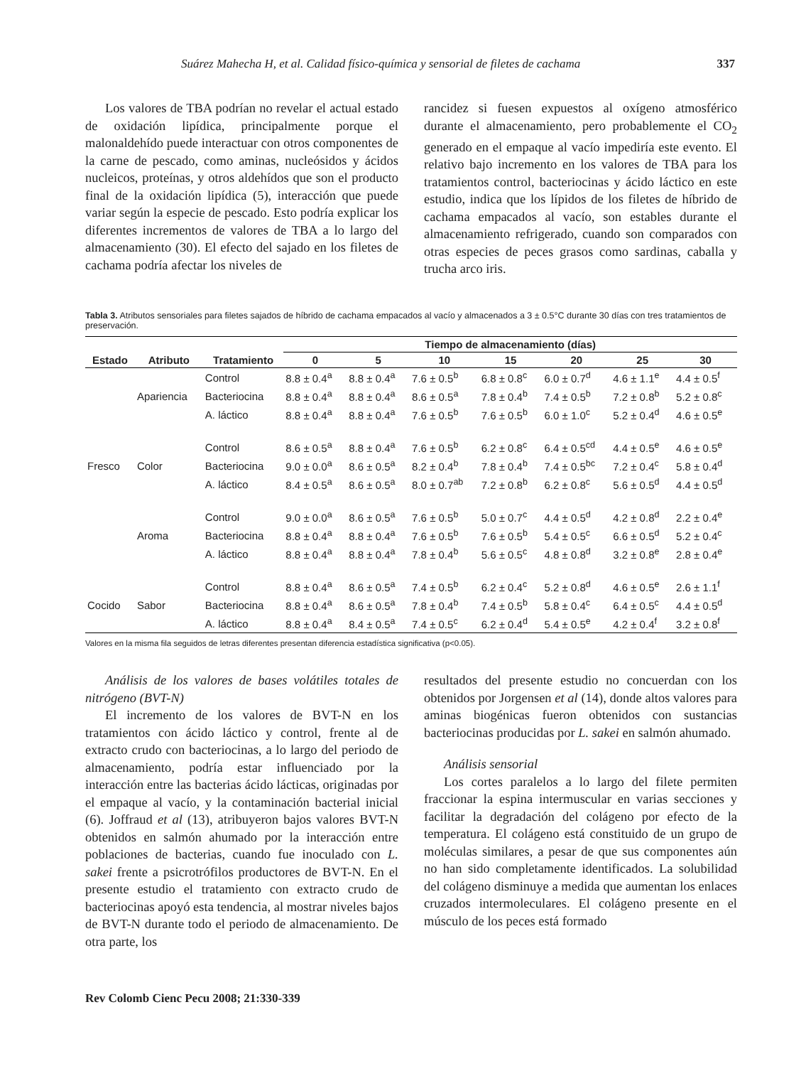Suárez Mahecha H, et al. Calidad físico-química y sensorial de filetes de cachama 337
Los valores de TBA podrían no revelar el actual estado de oxidación lipídica, principalmente porque el malonaldehído puede interactuar con otros componentes de la carne de pescado, como aminas, nucleósidos y ácidos nucleicos, proteínas, y otros aldehídos que son el producto final de la oxidación lipídica (5), interacción que puede variar según la especie de pescado. Esto podría explicar los diferentes incrementos de valores de TBA a lo largo del almacenamiento (30). El efecto del sajado en los filetes de cachama podría afectar los niveles de
rancidez si fuesen expuestos al oxígeno atmosférico durante el almacenamiento, pero probablemente el CO<sub>2</sub> generado en el empaque al vacío impediría este evento. El relativo bajo incremento en los valores de TBA para los tratamientos control, bacteriocinas y ácido láctico en este estudio, indica que los lípidos de los filetes de híbrido de cachama empacados al vacío, son estables durante el almacenamiento refrigerado, cuando son comparados con otras especies de peces grasos como sardinas, caballa y trucha arco iris.
Tabla 3. Atributos sensoriales para filetes sajados de híbrido de cachama empacados al vacío y almacenados a 3 ± 0.5°C durante 30 días con tres tratamientos de preservación.
| | | | Tiempo de almacenamiento (días) | | | | | | |
| --- | --- | --- | --- | --- | --- | --- | --- | --- | --- |
| Estado | Atributo | Tratamiento | 0 | 5 | 10 | 15 | 20 | 25 | 30 |
| Fresco | Apariencia | Control | 8.8 ± 0.4<sup>a</sup> | 8.8 ± 0.4<sup>a</sup> | 7.6 ± 0.5<sup>b</sup> | 6.8 ± 0.8<sup>c</sup> | 6.0 ± 0.7<sup>d</sup> | 4.6 ± 1.1<sup>e</sup> | 4.4 ± 0.5<sup>f</sup> |
| | | Bacteriocina | 8.8 ± 0.4<sup>a</sup> | 8.8 ± 0.4<sup>a</sup> | 8.6 ± 0.5<sup>a</sup> | 7.8 ± 0.4<sup>b</sup> | 7.4 ± 0.5<sup>b</sup> | 7.2 ± 0.8<sup>b</sup> | 5.2 ± 0.8<sup>c</sup> |
| | | A. láctico | 8.8 ± 0.4<sup>a</sup> | 8.8 ± 0.4<sup>a</sup> | 7.6 ± 0.5<sup>b</sup> | 7.6 ± 0.5<sup>b</sup> | 6.0 ± 1.0<sup>c</sup> | 5.2 ± 0.4<sup>d</sup> | 4.6 ± 0.5<sup>e</sup> |
| | Color | Control | 8.6 ± 0.5<sup>a</sup> | 8.8 ± 0.4<sup>a</sup> | 7.6 ± 0.5<sup>b</sup> | 6.2 ± 0.8<sup>c</sup> | 6.4 ± 0.5<sup>cd</sup> | 4.4 ± 0.5<sup>e</sup> | 4.6 ± 0.5<sup>e</sup> |
| | | Bacteriocina | 9.0 ± 0.0<sup>a</sup> | 8.6 ± 0.5<sup>a</sup> | 8.2 ± 0.4<sup>b</sup> | 7.8 ± 0.4<sup>b</sup> | 7.4 ± 0.5<sup>bc</sup> | 7.2 ± 0.4<sup>c</sup> | 5.8 ± 0.4<sup>d</sup> |
| | | A. láctico | 8.4 ± 0.5<sup>a</sup> | 8.6 ± 0.5<sup>a</sup> | 8.0 ± 0.7<sup>ab</sup> | 7.2 ± 0.8<sup>b</sup> | 6.2 ± 0.8<sup>c</sup> | 5.6 ± 0.5<sup>d</sup> | 4.4 ± 0.5<sup>d</sup> |
| | Aroma | Control | 9.0 ± 0.0<sup>a</sup> | 8.6 ± 0.5<sup>a</sup> | 7.6 ± 0.5<sup>b</sup> | 5.0 ± 0.7<sup>c</sup> | 4.4 ± 0.5<sup>d</sup> | 4.2 ± 0.8<sup>d</sup> | 2.2 ± 0.4<sup>e</sup> |
| | | Bacteriocina | 8.8 ± 0.4<sup>a</sup> | 8.8 ± 0.4<sup>a</sup> | 7.6 ± 0.5<sup>b</sup> | 7.6 ± 0.5<sup>b</sup> | 5.4 ± 0.5<sup>c</sup> | 6.6 ± 0.5<sup>d</sup> | 5.2 ± 0.4<sup>c</sup> |
| | | A. láctico | 8.8 ± 0.4<sup>a</sup> | 8.8 ± 0.4<sup>a</sup> | 7.8 ± 0.4<sup>b</sup> | 5.6 ± 0.5<sup>c</sup> | 4.8 ± 0.8<sup>d</sup> | 3.2 ± 0.8<sup>e</sup> | 2.8 ± 0.4<sup>e</sup> |
| Cocido | Sabor | Control | 8.8 ± 0.4<sup>a</sup> | 8.6 ± 0.5<sup>a</sup> | 7.4 ± 0.5<sup>b</sup> | 6.2 ± 0.4<sup>c</sup> | 5.2 ± 0.8<sup>d</sup> | 4.6 ± 0.5<sup>e</sup> | 2.6 ± 1.1<sup>f</sup> |
| | | Bacteriocina | 8.8 ± 0.4<sup>a</sup> | 8.6 ± 0.5<sup>a</sup> | 7.8 ± 0.4<sup>b</sup> | 7.4 ± 0.5<sup>b</sup> | 5.8 ± 0.4<sup>c</sup> | 6.4 ± 0.5<sup>c</sup> | 4.4 ± 0.5<sup>d</sup> |
| | | A. láctico | 8.8 ± 0.4<sup>a</sup> | 8.4 ± 0.5<sup>a</sup> | 7.4 ± 0.5<sup>c</sup> | 6.2 ± 0.4<sup>d</sup> | 5.4 ± 0.5<sup>e</sup> | 4.2 ± 0.4<sup>f</sup> | 3.2 ± 0.8<sup>f</sup> |
Valores en la misma fila seguidos de letras diferentes presentan diferencia estadística significativa (p<0.05).
Análisis de los valores de bases volátiles totales de nitrógeno (BVT-N)
El incremento de los valores de BVT-N en los tratamientos con ácido láctico y control, frente al de extracto crudo con bacteriocinas, a lo largo del periodo de almacenamiento, podría estar influenciado por la interacción entre las bacterias ácido lácticas, originadas por el empaque al vacío, y la contaminación bacterial inicial (6). Joffraud et al (13), atribuyeron bajos valores BVT-N obtenidos en salmón ahumado por la interacción entre poblaciones de bacterias, cuando fue inoculado con L. sakei frente a psicrotrófilos productores de BVT-N. En el presente estudio el tratamiento con extracto crudo de bacteriocinas apoyó esta tendencia, al mostrar niveles bajos de BVT-N durante todo el periodo de almacenamiento. De otra parte, los
resultados del presente estudio no concuerdan con los obtenidos por Jorgensen et al (14), donde altos valores para aminas biogénicas fueron obtenidos con sustancias bacteriocinas producidas por L. sakei en salmón ahumado.
Análisis sensorial
Los cortes paralelos a lo largo del filete permiten fraccionar la espina intermuscular en varias secciones y facilitar la degradación del colágeno por efecto de la temperatura. El colágeno está constituido de un grupo de moléculas similares, a pesar de que sus componentes aún no han sido completamente identificados. La solubilidad del colágeno disminuye a medida que aumentan los enlaces cruzados intermoleculares. El colágeno presente en el músculo de los peces está formado
Rev Colomb Cienc Pecu 2008; 21:330-339